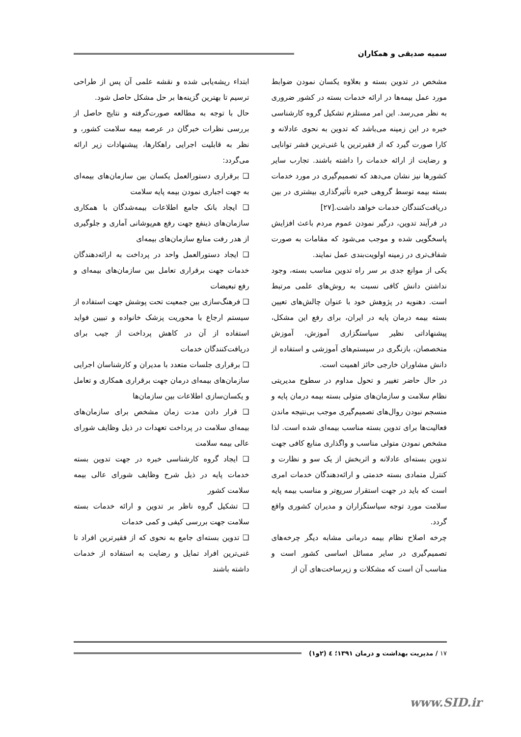سمیه صدیقی و همکاران
مشخص در تدوین بسته و بعلاوه یکسان نمودن ضوابط مورد عمل بیمه‌ها در ارائه خدمات بسته در کشور ضروری به نظر می‌رسد. این امر مستلزم تشکیل گروه کارشناسی خبره در این زمینه می‌باشد که تدوین به نحوی عادلانه و کارا صورت گیرد که از فقیرترین یا غنی‌ترین قشر توانایی و رضایت از ارائه خدمات را داشته باشند. تجارب سایر کشورها نیز نشان می‌دهد که تصمیم‌گیری در مورد خدمات بسته بیمه توسط گروهی خبره تأثیرگذاری بیشتری در بین دریافت‌کنندگان خدمات خواهد داشت.[۲۷]
در فرآیند تدوین، درگیر نمودن عموم مردم باعث افزایش پاسخگویی شده و موجب می‌شود که مقامات به صورت شفاف‌تری در زمینه اولویت‌بندی عمل نمایند.
یکی از موانع جدی بر سر راه تدوین مناسب بسته، وجود نداشتن دانش کافی نسبت به روش‌های علمی مرتبط است. دهنویه در پژوهش خود با عنوان چالش‌های تعیین بسته بیمه درمان پایه در ایران، برای رفع این مشکل، پیشنهاداتی نظیر سیاستگزاری آموزش، آموزش متخصصان، بازنگری در سیستم‌های آموزشی و استفاده از دانش مشاوران خارجی حائز اهمیت است.
در حال حاضر تغییر و تحول مداوم در سطوح مدیریتی نظام سلامت و سازمان‌های متولی بسته بیمه درمان پایه و منسجم نبودن روال‌های تصمیم‌گیری موجب بی‌نتیجه ماندن فعالیت‌ها برای تدوین بسته مناسب بیمه‌ای شده است. لذا مشخص نمودن متولی مناسب و واگذاری منابع کافی جهت تدوین بسته‌ای عادلانه و اثربخش از یک سو و نظارت و کنترل متمادی بسته خدمتی و ارائه‌دهندگان خدمات امری است که باید در جهت استقرار سریع‌تر و مناسب بیمه پایه سلامت مورد توجه سیاستگزاران و مدیران کشوری واقع گردد.
چرخه اصلاح نظام بیمه درمانی مشابه دیگر چرخه‌های تصمیم‌گیری در سایر مسائل اساسی کشور است و مناسب آن است که مشکلات و زیرساخت‌های آن از
ابتداء ریشه‌یابی شده و نقشه علمی آن پس از طراحی ترسیم تا بهترین گزینه‌ها بر حل مشکل حاصل شود.
حال با توجه به مطالعه صورت‌گرفته و نتایج حاصل از بررسی نظرات خبرگان در عرصه بیمه سلامت کشور، و نظر به قابلیت اجرایی راهکارها، پیشنهادات زیر ارائه می‌گردد:
❑ برقراری دستورالعمل یکسان بین سازمان‌های بیمه‌ای به جهت اجباری نمودن بیمه پایه سلامت
❑ ایجاد بانک جامع اطلاعات بیمه‌شدگان با همکاری سازمان‌های ذینفع جهت رفع هم‌پوشانی آماری و جلوگیری از هدر رفت منابع سازمان‌های بیمه‌ای
❑ ایجاد دستورالعمل واحد در پرداخت به ارائه‌دهندگان خدمات جهت برقراری تعامل بین سازمان‌های بیمه‌ای و رفع تبعیضات
❑ فرهنگ‌سازی بین جمعیت تحت پوشش جهت استفاده از سیستم ارجاع با محوریت پزشک خانواده و تبیین فواید استفاده از آن در کاهش پرداخت از جیب برای دریافت‌کنندگان خدمات
❑ برقراری جلسات متعدد با مدیران و کارشناسان اجرایی سازمان‌های بیمه‌ای درمان جهت برقراری همکاری و تعامل و یکسان‌سازی اطلاعات بین سازمان‌ها
❑ قرار دادن مدت زمان مشخص برای سازمان‌های بیمه‌ای سلامت در پرداخت تعهدات در ذیل وظایف شورای عالی بیمه سلامت
❑ ایجاد گروه کارشناسی خبره در جهت تدوین بسته خدمات پایه در ذیل شرح وظایف شورای عالی بیمه سلامت کشور
❑ تشکیل گروه ناظر بر تدوین و ارائه خدمات بسته سلامت جهت بررسی کیفی و کمی خدمات
❑ تدوین بسته‌ای جامع به نحوی که از فقیرترین افراد تا غنی‌ترین افراد تمایل و رضایت به استفاده از خدمات داشته باشند
۱۷ / مدیریت بهداشت و درمان ۱۳۹۱؛ ٤ (۲و۱)
www.SID.ir